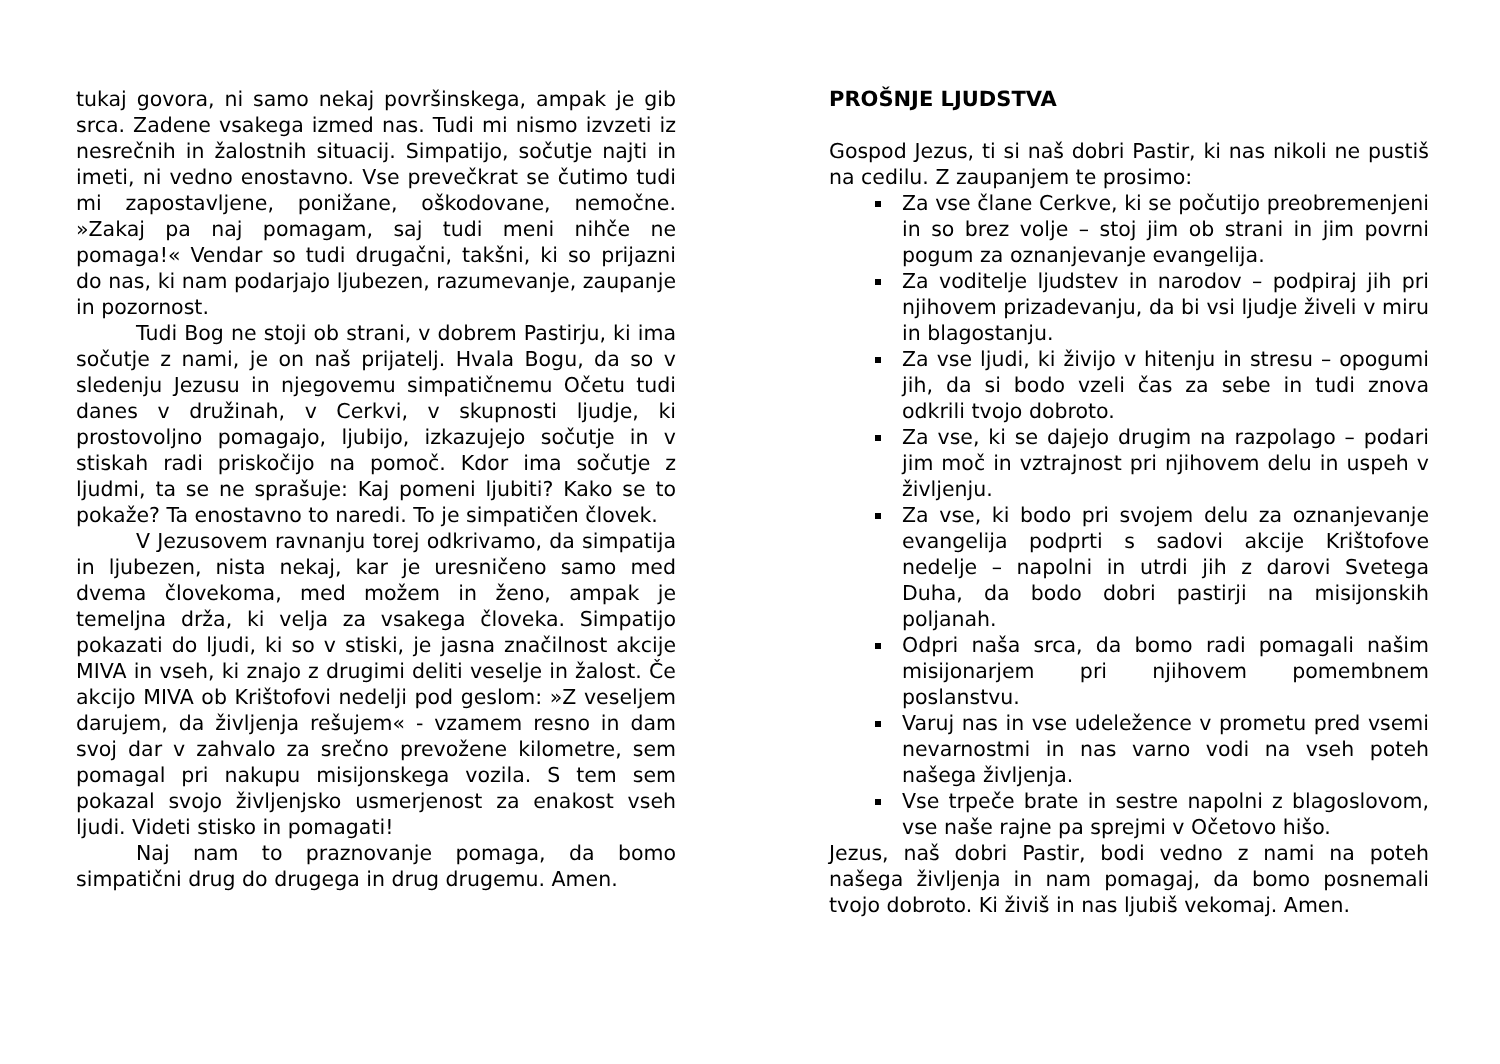tukaj govora, ni samo nekaj površinskega, ampak je gib srca. Zadene vsakega izmed nas. Tudi mi nismo izvzeti iz nesrečnih in žalostnih situacij. Simpatijo, sočutje najti in imeti, ni vedno enostavno. Vse prevečkrat se čutimo tudi mi zapostavljene, ponižane, oškodovane, nemočne. »Zakaj pa naj pomagam, saj tudi meni nihče ne pomaga!« Vendar so tudi drugačni, takšni, ki so prijazni do nas, ki nam podarjajo ljubezen, razumevanje, zaupanje in pozornost.
Tudi Bog ne stoji ob strani, v dobrem Pastirju, ki ima sočutje z nami, je on naš prijatelj. Hvala Bogu, da so v sledenju Jezusu in njegovemu simpatičnemu Očetu tudi danes v družinah, v Cerkvi, v skupnosti ljudje, ki prostovoljno pomagajo, ljubijo, izkazujejo sočutje in v stiskah radi priskočijo na pomoč. Kdor ima sočutje z ljudmi, ta se ne sprašuje: Kaj pomeni ljubiti? Kako se to pokaže? Ta enostavno to naredi. To je simpatičen človek.
V Jezusovem ravnanju torej odkrivamo, da simpatija in ljubezen, nista nekaj, kar je uresničeno samo med dvema človekoma, med možem in ženo, ampak je temeljna drža, ki velja za vsakega človeka. Simpatijo pokazati do ljudi, ki so v stiski, je jasna značilnost akcije MIVA in vseh, ki znajo z drugimi deliti veselje in žalost. Če akcijo MIVA ob Krištofovi nedelji pod geslom: »Z veseljem darujem, da življenja rešujem« - vzamem resno in dam svoj dar v zahvalo za srečno prevožene kilometre, sem pomagal pri nakupu misijonskega vozila. S tem sem pokazal svojo življenjsko usmerjenost za enakost vseh ljudi. Videti stisko in pomagati!
Naj nam to praznovanje pomaga, da bomo simpatični drug do drugega in drug drugemu. Amen.
PROŠNJE LJUDSTVA
Gospod Jezus, ti si naš dobri Pastir, ki nas nikoli ne pustiš na cedilu. Z zaupanjem te prosimo:
Za vse člane Cerkve, ki se počutijo preobremenjeni in so brez volje – stoj jim ob strani in jim povrni pogum za oznanjevanje evangelija.
Za voditelje ljudstev in narodov – podpiraj jih pri njihovem prizadevanju, da bi vsi ljudje živeli v miru in blagostanju.
Za vse ljudi, ki živijo v hitenju in stresu – opogumi jih, da si bodo vzeli čas za sebe in tudi znova odkrili tvojo dobroto.
Za vse, ki se dajejo drugim na razpolago – podari jim moč in vztrajnost pri njihovem delu in uspeh v življenju.
Za vse, ki bodo pri svojem delu za oznanjevanje evangelija podprti s sadovi akcije Krištofove nedelje – napolni in utrdi jih z darovi Svetega Duha, da bodo dobri pastirji na misijonskih poljanah.
Odpri naša srca, da bomo radi pomagali našim misijonarjem pri njihovem pomembnem poslanstvu.
Varuj nas in vse udeležence v prometu pred vsemi nevarnostmi in nas varno vodi na vseh poteh našega življenja.
Vse trpeče brate in sestre napolni z blagoslovom, vse naše rajne pa sprejmi v Očetovo hišo.
Jezus, naš dobri Pastir, bodi vedno z nami na poteh našega življenja in nam pomagaj, da bomo posnemali tvojo dobroto. Ki živiš in nas ljubiš vekomaj. Amen.